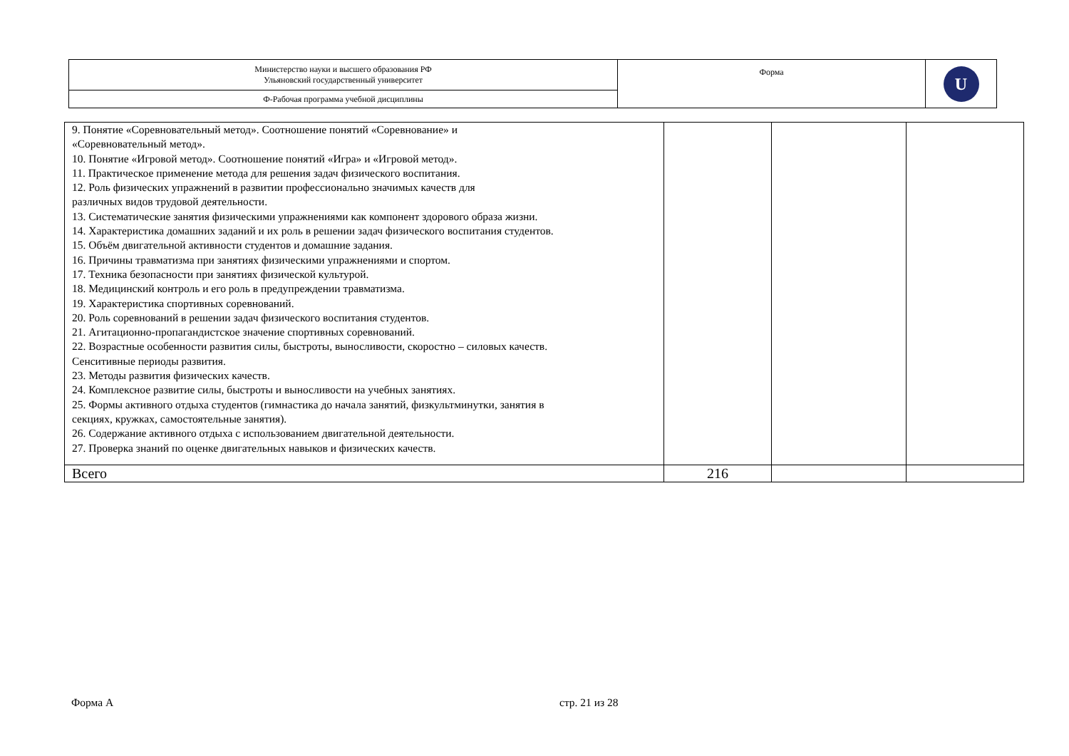| Министерство науки и высшего образования РФ Ульяновский государственный университет | Форма | U |
| Ф-Рабочая программа учебной дисциплины | | |
| 9. Понятие «Соревновательный метод». Соотношение понятий «Соревнование» и «Соревновательный метод». 10. Понятие «Игровой метод». Соотношение понятий «Игра» и «Игровой метод». 11. Практическое применение метода для решения задач физического воспитания. 12. Роль физических упражнений в развитии профессионально значимых качеств для различных видов трудовой деятельности. 13. Систематические занятия физическими упражнениями как компонент здорового образа жизни. 14. Характеристика домашних заданий и их роль в решении задач физического воспитания студентов. 15. Объём двигательной активности студентов и домашние задания. 16. Причины травматизма при занятиях физическими упражнениями и спортом. 17. Техника безопасности при занятиях физической культурой. 18. Медицинский контроль и его роль в предупреждении травматизма. 19. Характеристика спортивных соревнований. 20. Роль соревнований в решении задач физического воспитания студентов. 21. Агитационно-пропагандистское значение спортивных соревнований. 22. Возрастные особенности развития силы, быстроты, выносливости, скоростно – силовых качеств. Сенситивные периоды развития. 23. Методы развития физических качеств. 24. Комплексное развитие силы, быстроты и выносливости на учебных занятиях. 25. Формы активного отдыха студентов (гимнастика до начала занятий, физкультминутки, занятия в секциях, кружках, самостоятельные занятия). 26. Содержание активного отдыха с использованием двигательной деятельности. 27. Проверка знаний по оценке двигательных навыков и физических качеств. | | | |
| Всего | 216 | | |
Форма А стр. 21 из 28